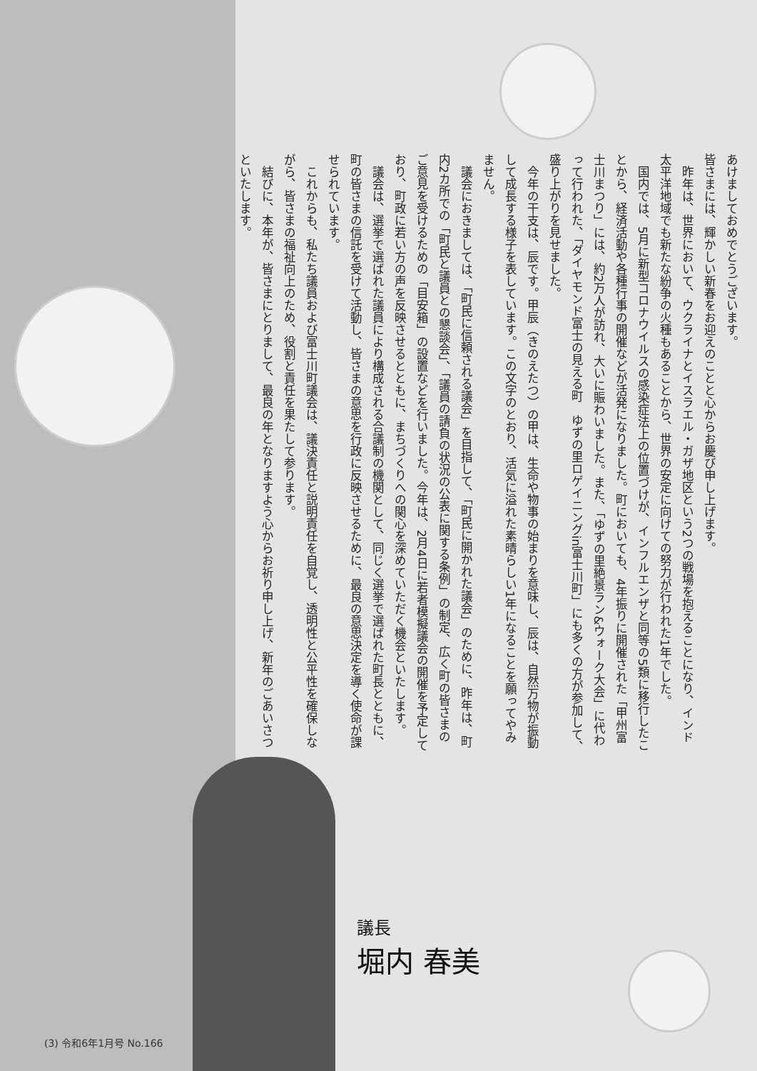あけましておめでとうございます。
皆さまには、輝かしい新春をお迎えのことと心からお慶び申し上げます。
　昨年は、世界において、ウクライナとイスラエル・ガザ地区という2つの戦場を抱えることになり、インド太平洋地域でも新たな紛争の火種もあることから、世界の安定に向けての努力が行われた1年でした。
　国内では、5月に新型コロナウイルスの感染症法上の位置づけが、インフルエンザと同等の5類に移行したことから、経済活動や各種行事の開催などが活発になりました。町においても、4年振りに開催された「甲州富士川まつり」には、約2万人が訪れ、大いに賑わいました。また、「ゆずの里絶景ラン&ウォーク大会」に代わって行われた、「ダイヤモンド富士の見える町　ゆずの里ロゲイニングin富士川町」にも多くの方が参加して、盛り上がりを見せました。
　今年の干支は、辰です。甲辰（きのえたつ）の甲は、生命や物事の始まりを意味し、辰は、自然万物が振動して成長する様子を表しています。この文字のとおり、活気に溢れた素晴らしい1年になることを願ってやみません。
　議会におきましては、「町民に信頼される議会」を目指して、「町民に開かれた議会」のために、昨年は、町内2カ所での「町民と議員との懇談会」、「議員の請負の状況の公表に関する条例」の制定、広く町の皆さまのご意見を受けるための「目安箱」の設置などを行いました。今年は、2月4日に若者模擬議会の開催を予定しており、町政に若い方の声を反映させるとともに、まちづくりへの関心を深めていただく機会といたします。
　議会は、選挙で選ばれた議員により構成される合議制の機関として、同じく選挙で選ばれた町長とともに、町の皆さまの信託を受けて活動し、皆さまの意思を行政に反映させるために、最良の意思決定を導く使命が課せられています。
　これからも、私たち議員および富士川町議会は、議決責任と説明責任を自覚し、透明性と公平性を確保しながら、皆さまの福祉向上のため、役割と責任を果たして参ります。
　結びに、本年が、皆さまにとりまして、最良の年となりますよう心からお祈り申し上げ、新年のごあいさつといたします。
議長
堀内 春美
(3) 令和6年1月号 No.166